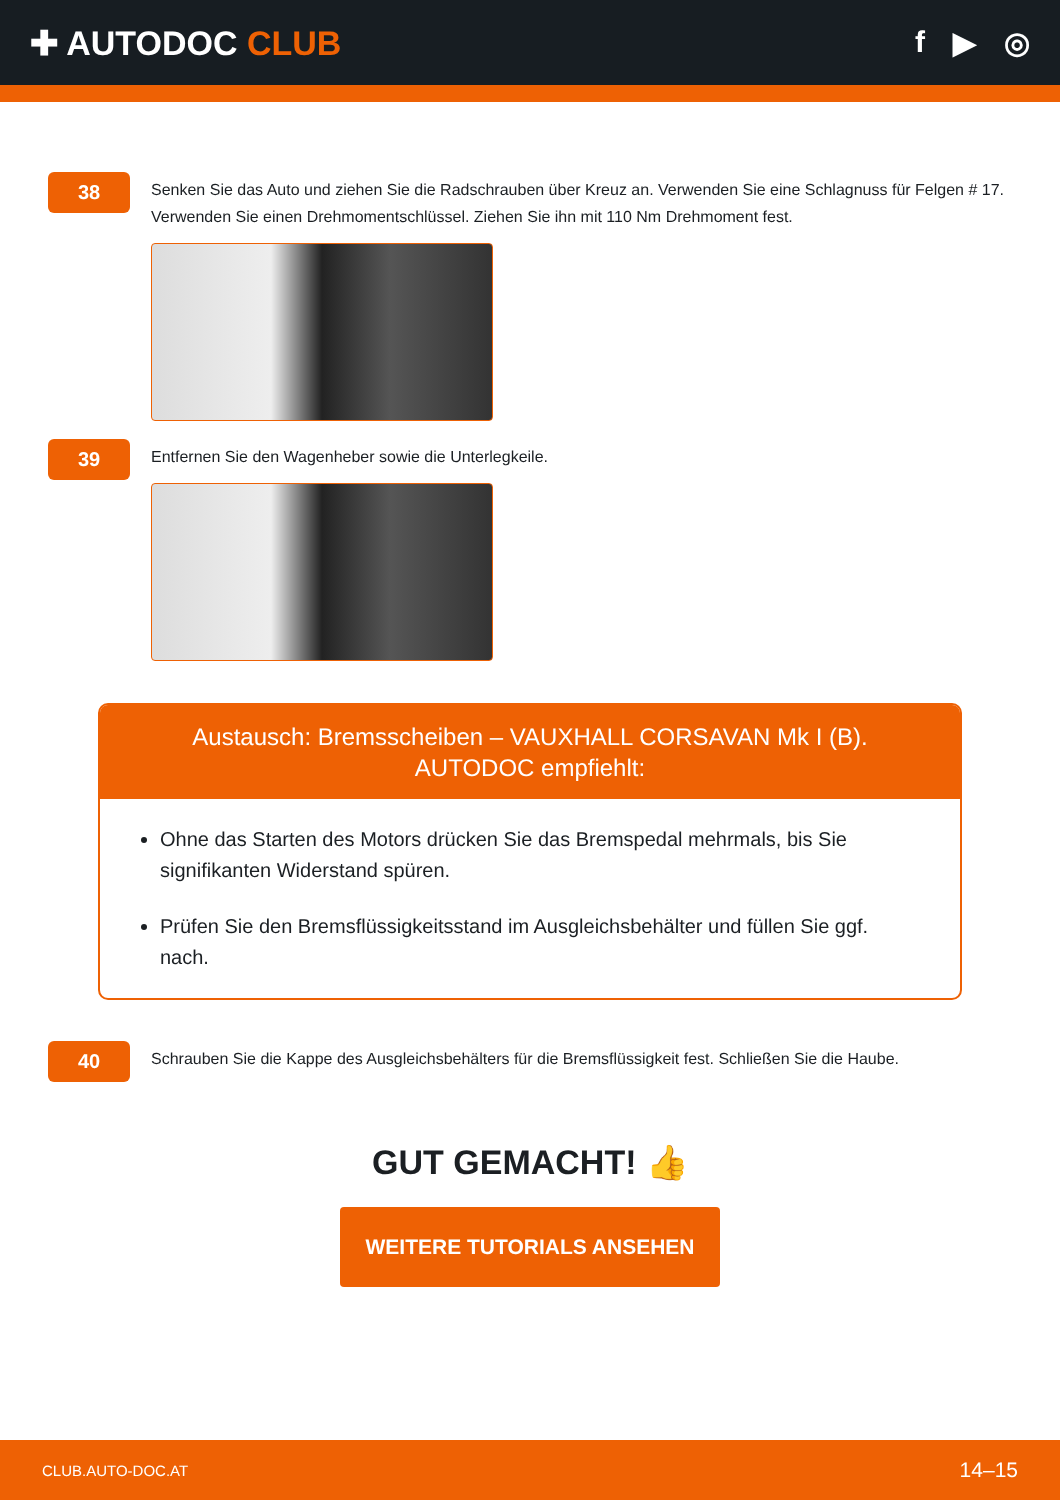✚ AUTODOC CLUB f ▶ ◎
38
Senken Sie das Auto und ziehen Sie die Radschrauben über Kreuz an. Verwenden Sie eine Schlagnuss für Felgen # 17. Verwenden Sie einen Drehmomentschlüssel. Ziehen Sie ihn mit 110 Nm Drehmoment fest.
39
Entfernen Sie den Wagenheber sowie die Unterlegkeile.
Austausch: Bremsscheiben – VAUXHALL CORSAVAN Mk I (B). AUTODOC empfiehlt:
Ohne das Starten des Motors drücken Sie das Bremspedal mehrmals, bis Sie signifikanten Widerstand spüren.
Prüfen Sie den Bremsflüssigkeitsstand im Ausgleichsbehälter und füllen Sie ggf. nach.
40
Schrauben Sie die Kappe des Ausgleichsbehälters für die Bremsflüssigkeit fest. Schließen Sie die Haube.
GUT GEMACHT! 👍
WEITERE TUTORIALS ANSEHEN
CLUB.AUTO-DOC.AT 14–15